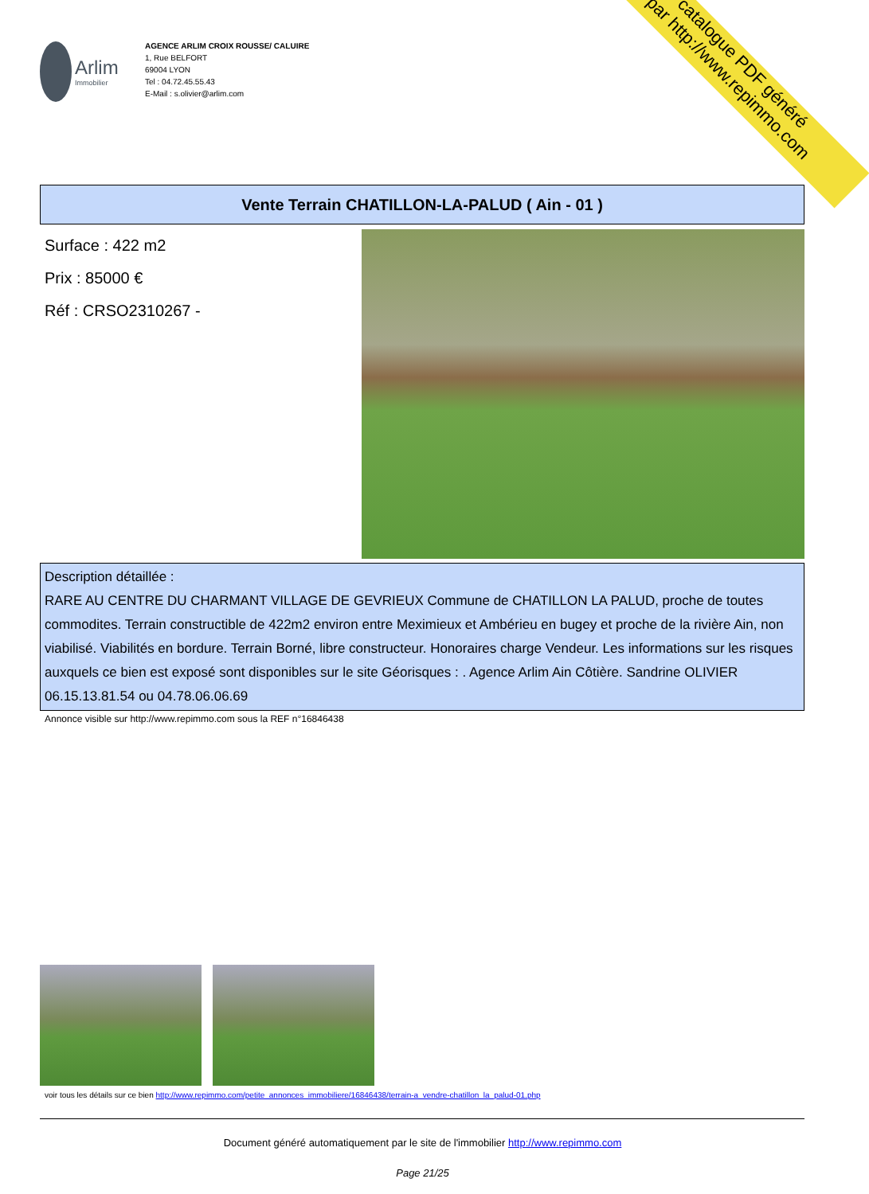catalogue PDF généré
par http://www.repimmo.com
Arlim
Immobilier
AGENCE ARLIM CROIX ROUSSE/ CALUIRE
1, Rue BELFORT
69004 LYON
Tel : 04.72.45.55.43
E-Mail : s.olivier@arlim.com
Vente Terrain CHATILLON-LA-PALUD ( Ain - 01 )
Surface : 422 m2
Prix : 85000 €
Réf : CRSO2310267 -
Description détaillée :
RARE AU CENTRE DU CHARMANT VILLAGE DE GEVRIEUX Commune de CHATILLON LA PALUD, proche de toutes commodites. Terrain constructible de 422m2 environ entre Meximieux et Ambérieu en bugey et proche de la rivière Ain, non viabilisé. Viabilités en bordure. Terrain Borné, libre constructeur. Honoraires charge Vendeur. Les informations sur les risques auxquels ce bien est exposé sont disponibles sur le site Géorisques : . Agence Arlim Ain Côtière. Sandrine OLIVIER 06.15.13.81.54 ou 04.78.06.06.69
Annonce visible sur http://www.repimmo.com sous la REF n°16846438
voir tous les détails sur ce bien http://www.repimmo.com/petite_annonces_immobiliere/16846438/terrain-a_vendre-chatillon_la_palud-01.php
Document généré automatiquement par le site de l'immobilier http://www.repimmo.com
Page 21/25